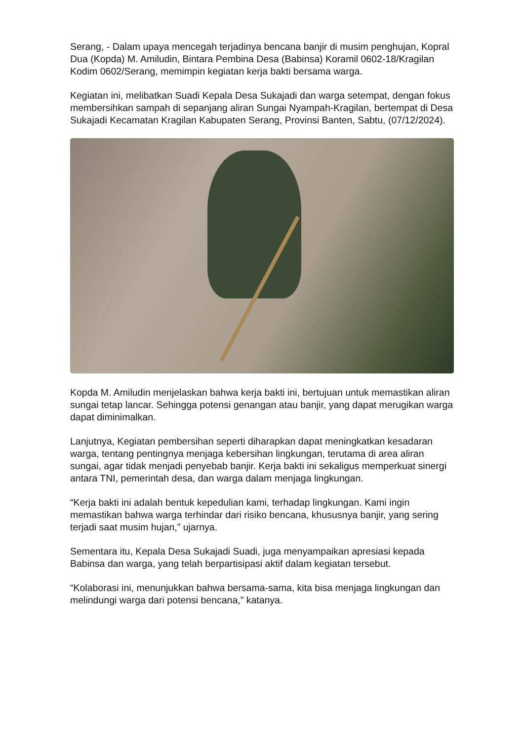Serang, - Dalam upaya mencegah terjadinya bencana banjir di musim penghujan, Kopral Dua (Kopda) M. Amiludin, Bintara Pembina Desa (Babinsa) Koramil 0602-18/Kragilan Kodim 0602/Serang, memimpin kegiatan kerja bakti bersama warga.
Kegiatan ini, melibatkan Suadi Kepala Desa Sukajadi dan warga setempat, dengan fokus membersihkan sampah di sepanjang aliran Sungai Nyampah-Kragilan, bertempat di Desa Sukajadi Kecamatan Kragilan Kabupaten Serang, Provinsi Banten, Sabtu, (07/12/2024).
Kopda M. Amiludin menjelaskan bahwa kerja bakti ini, bertujuan untuk memastikan aliran sungai tetap lancar. Sehingga potensi genangan atau banjir, yang dapat merugikan warga dapat diminimalkan.
Lanjutnya, Kegiatan pembersihan seperti diharapkan dapat meningkatkan kesadaran warga, tentang pentingnya menjaga kebersihan lingkungan, terutama di area aliran sungai, agar tidak menjadi penyebab banjir. Kerja bakti ini sekaligus memperkuat sinergi antara TNI, pemerintah desa, dan warga dalam menjaga lingkungan.
“Kerja bakti ini adalah bentuk kepedulian kami, terhadap lingkungan. Kami ingin memastikan bahwa warga terhindar dari risiko bencana, khususnya banjir, yang sering terjadi saat musim hujan,” ujarnya.
Sementara itu, Kepala Desa Sukajadi Suadi, juga menyampaikan apresiasi kepada Babinsa dan warga, yang telah berpartisipasi aktif dalam kegiatan tersebut.
“Kolaborasi ini, menunjukkan bahwa bersama-sama, kita bisa menjaga lingkungan dan melindungi warga dari potensi bencana,” katanya.